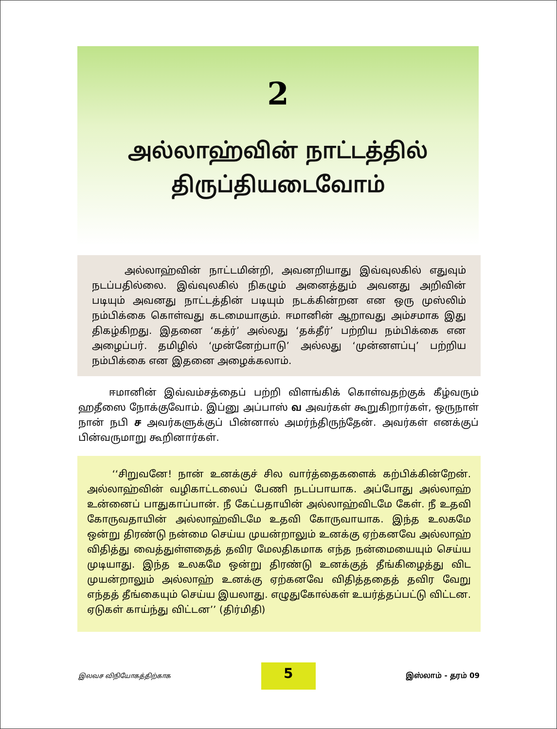2
அல்லாஹ்வின் நாட்டத்தில்
திருப்தியடைவோம்
அல்லாஹ்வின் நாட்டமின்றி, அவனறியாது இவ்வுலகில் எதுவும் நடப்பதில்லை. இவ்வுலகில் நிகழும் அனைத்தும் அவனது அறிவின் படியும் அவனது நாட்டத்தின் படியும் நடக்கின்றன என ஒரு முஸ்லிம் நம்பிக்கை கொள்வது கடமையாகும். ஈமானின் ஆறாவது அம்சமாக இது திகழ்கிறது. இதனை ‘கத்ர்’ அல்லது ‘தக்தீர்’ பற்றிய நம்பிக்கை என அழைப்பர். தமிழில் ‘முன்னேற்பாடு’ அல்லது ‘முன்னளப்பு’ பற்றிய நம்பிக்கை என இதனை அழைக்கலாம்.
ஈமானின் இவ்வம்சத்தைப் பற்றி விளங்கிக் கொள்வதற்குக் கீழ்வரும் ஹதீஸை நோக்குவோம். இப்னு அப்பாஸ் வ அவர்கள் கூறுகிறார்கள், ஒருநாள் நான் நபி ச அவர்களுக்குப் பின்னால் அமர்ந்திருந்தேன். அவர்கள் எனக்குப் பின்வருமாறு கூறினார்கள்.
‘‘சிறுவனே! நான் உனக்குச் சில வார்த்தைகளைக் கற்பிக்கின்றேன். அல்லாஹ்வின் வழிகாட்டலைப் பேணி நடப்பாயாக. அப்போது அல்லாஹ் உன்னைப் பாதுகாப்பான். நீ கேட்பதாயின் அல்லாஹ்விடமே கேள். நீ உதவி கோருவதாயின் அல்லாஹ்விடமே உதவி கோருவாயாக. இந்த உலகமே ஒன்று திரண்டு நன்மை செய்ய முயன்றாலும் உனக்கு ஏற்கனவே அல்லாஹ் விதித்து வைத்துள்ளதைத் தவிர மேலதிகமாக எந்த நன்மையையும் செய்ய முடியாது. இந்த உலகமே ஒன்று திரண்டு உனக்குத் தீங்கிழைத்து விட முயன்றாலும் அல்லாஹ் உனக்கு ஏற்கனவே விதித்ததைத் தவிர வேறு எந்தத் தீங்கையும் செய்ய இயலாது. எழுதுகோல்கள் உயர்த்தப்பட்டு விட்டன. ஏடுகள் காய்ந்து விட்டன’’ (திர்மிதி)
இலவச விநியோகத்திற்காக
5
இஸ்லாம் - தரம் 09